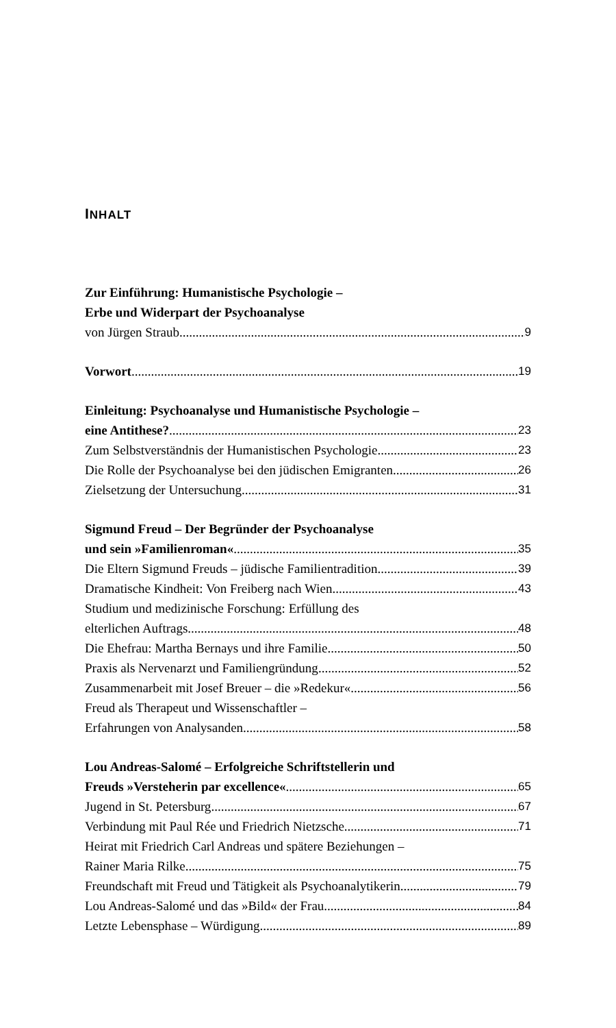INHALT
Zur Einführung: Humanistische Psychologie –
Erbe und Widerpart der Psychoanalyse
von Jürgen Straub 9
Vorwort 19
Einleitung: Psychoanalyse und Humanistische Psychologie –
eine Antithese? 23
Zum Selbstverständnis der Humanistischen Psychologie 23
Die Rolle der Psychoanalyse bei den jüdischen Emigranten 26
Zielsetzung der Untersuchung 31
Sigmund Freud – Der Begründer der Psychoanalyse
und sein »Familienroman« 35
Die Eltern Sigmund Freuds – jüdische Familientradition 39
Dramatische Kindheit: Von Freiberg nach Wien 43
Studium und medizinische Forschung: Erfüllung des
elterlichen Auftrags 48
Die Ehefrau: Martha Bernays und ihre Familie 50
Praxis als Nervenarzt und Familiengründung 52
Zusammenarbeit mit Josef Breuer – die »Redekur« 56
Freud als Therapeut und Wissenschaftler –
Erfahrungen von Analysanden 58
Lou Andreas-Salomé – Erfolgreiche Schriftstellerin und
Freuds »Versteherin par excellence« 65
Jugend in St. Petersburg 67
Verbindung mit Paul Rée und Friedrich Nietzsche 71
Heirat mit Friedrich Carl Andreas und spätere Beziehungen –
Rainer Maria Rilke 75
Freundschaft mit Freud und Tätigkeit als Psychoanalytikerin 79
Lou Andreas-Salomé und das »Bild« der Frau 84
Letzte Lebensphase – Würdigung 89